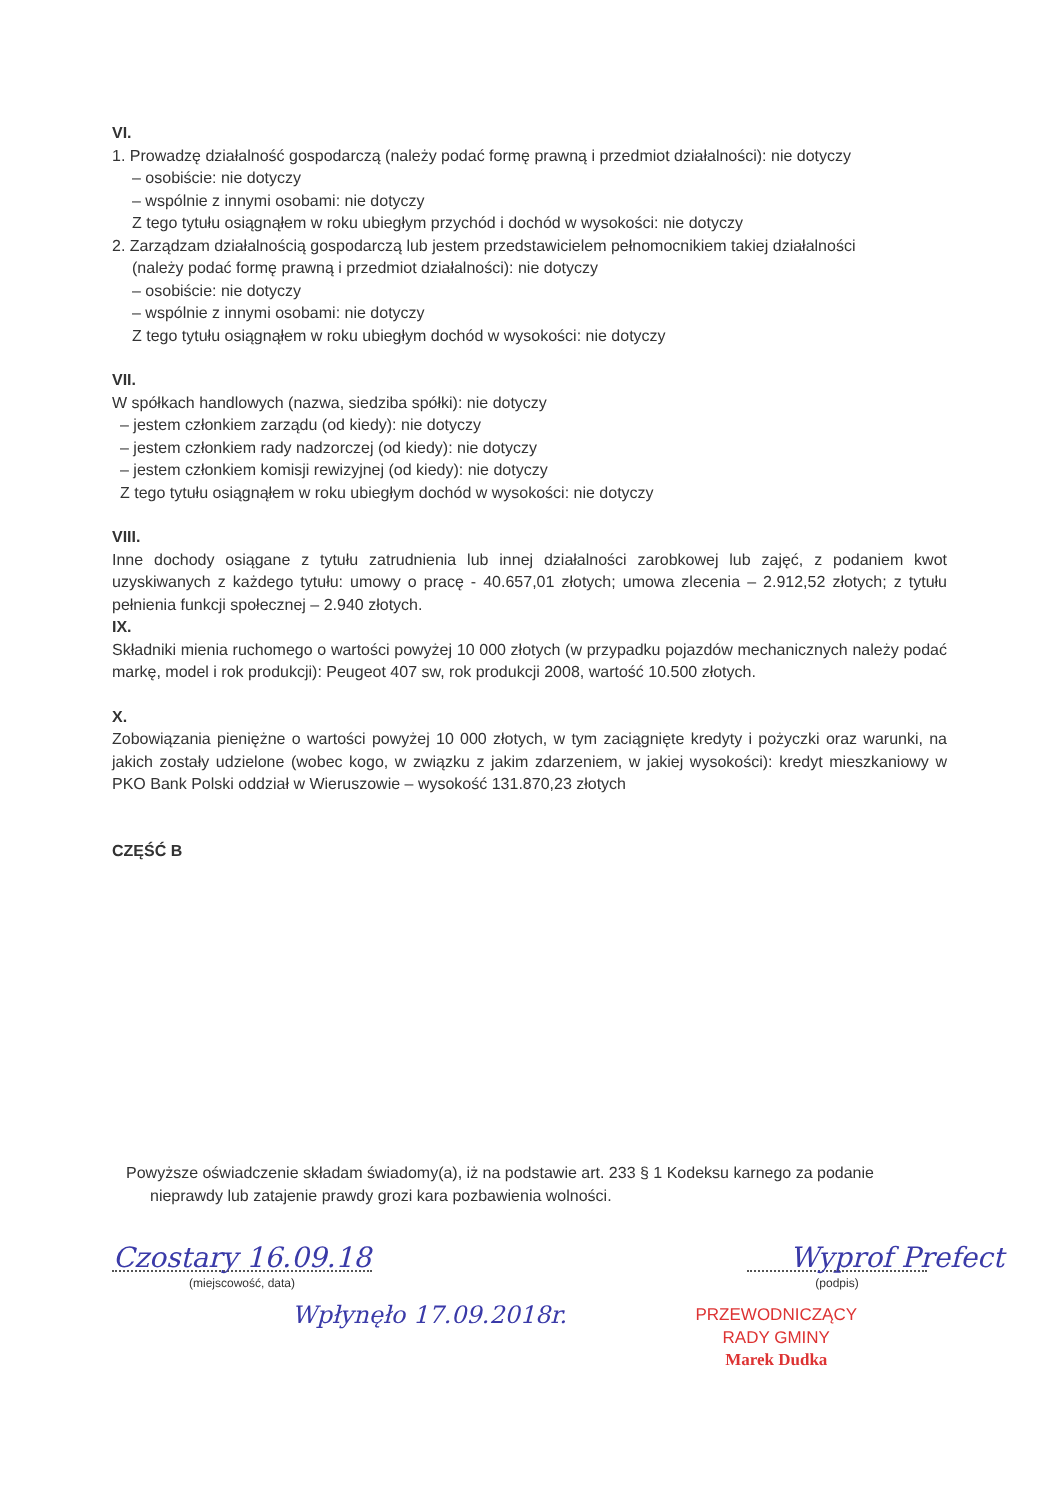VI.
1. Prowadzę działalność gospodarczą (należy podać formę prawną i przedmiot działalności): nie dotyczy
– osobiście: nie dotyczy
– wspólnie z innymi osobami: nie dotyczy
Z tego tytułu osiągnąłem w roku ubiegłym przychód i dochód w wysokości: nie dotyczy
2. Zarządzam działalnością gospodarczą lub jestem przedstawicielem pełnomocnikiem takiej działalności
(należy podać formę prawną i przedmiot działalności): nie dotyczy
– osobiście: nie dotyczy
– wspólnie z innymi osobami: nie dotyczy
Z tego tytułu osiągnąłem w roku ubiegłym dochód w wysokości: nie dotyczy
VII.
W spółkach handlowych (nazwa, siedziba spółki): nie dotyczy
– jestem członkiem zarządu (od kiedy): nie dotyczy
– jestem członkiem rady nadzorczej (od kiedy): nie dotyczy
– jestem członkiem komisji rewizyjnej (od kiedy): nie dotyczy
Z tego tytułu osiągnąłem w roku ubiegłym dochód w wysokości: nie dotyczy
VIII.
Inne dochody osiągane z tytułu zatrudnienia lub innej działalności zarobkowej lub zajęć, z podaniem kwot uzyskiwanych z każdego tytułu: umowy o pracę - 40.657,01 złotych; umowa zlecenia – 2.912,52 złotych; z tytułu pełnienia funkcji społecznej – 2.940 złotych.
IX.
Składniki mienia ruchomego o wartości powyżej 10 000 złotych (w przypadku pojazdów mechanicznych należy podać markę, model i rok produkcji): Peugeot 407 sw, rok produkcji 2008, wartość 10.500 złotych.
X.
Zobowiązania pieniężne o wartości powyżej 10 000 złotych, w tym zaciągnięte kredyty i pożyczki oraz warunki, na jakich zostały udzielone (wobec kogo, w związku z jakim zdarzeniem, w jakiej wysokości): kredyt mieszkaniowy w PKO Bank Polski oddział w Wieruszowie – wysokość 131.870,23 złotych
CZĘŚĆ B
Powyższe oświadczenie składam świadomy(a), iż na podstawie art. 233 § 1 Kodeksu karnego za podanie
nieprawdy lub zatajenie prawdy grozi kara pozbawienia wolności.
Czostary 16.09.18
(miejscowość, data)
Wyprof Prefect
(podpis)
Wpłynęło 17.09.2018r.
PRZEWODNICZĄCY
RADY GMINY
Marek Dudka